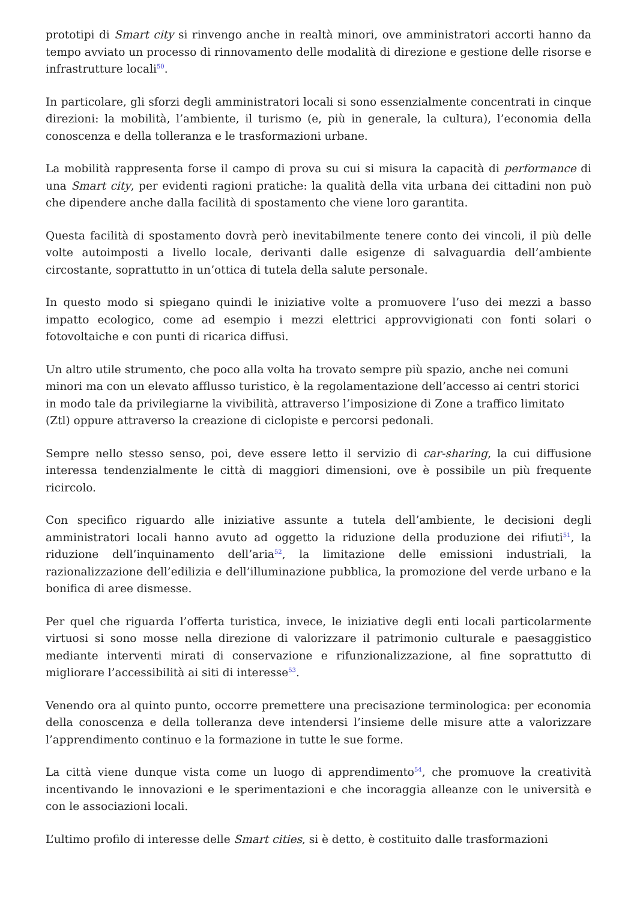prototipi di Smart city si rinvengo anche in realtà minori, ove amministratori accorti hanno da tempo avviato un processo di rinnovamento delle modalità di direzione e gestione delle risorse e infrastrutture locali<sup>50</sup>.
In particolare, gli sforzi degli amministratori locali si sono essenzialmente concentrati in cinque direzioni: la mobilità, l’ambiente, il turismo (e, più in generale, la cultura), l’economia della conoscenza e della tolleranza e le trasformazioni urbane.
La mobilità rappresenta forse il campo di prova su cui si misura la capacità di performance di una Smart city, per evidenti ragioni pratiche: la qualità della vita urbana dei cittadini non può che dipendere anche dalla facilità di spostamento che viene loro garantita.
Questa facilità di spostamento dovrà però inevitabilmente tenere conto dei vincoli, il più delle volte autoimposti a livello locale, derivanti dalle esigenze di salvaguardia dell’ambiente circostante, soprattutto in un’ottica di tutela della salute personale.
In questo modo si spiegano quindi le iniziative volte a promuovere l’uso dei mezzi a basso impatto ecologico, come ad esempio i mezzi elettrici approvvigionati con fonti solari o fotovoltaiche e con punti di ricarica diffusi.
Un altro utile strumento, che poco alla volta ha trovato sempre più spazio, anche nei comuni minori ma con un elevato afflusso turistico, è la regolamentazione dell’accesso ai centri storici in modo tale da privilegiarne la vivibilità, attraverso l’imposizione di Zone a traffico limitato (Ztl) oppure attraverso la creazione di ciclopiste e percorsi pedonali.
Sempre nello stesso senso, poi, deve essere letto il servizio di car-sharing, la cui diffusione interessa tendenzialmente le città di maggiori dimensioni, ove è possibile un più frequente ricircolo.
Con specifico riguardo alle iniziative assunte a tutela dell’ambiente, le decisioni degli amministratori locali hanno avuto ad oggetto la riduzione della produzione dei rifiuti<sup>51</sup>, la riduzione dell’inquinamento dell’aria<sup>52</sup>, la limitazione delle emissioni industriali, la razionalizzazione dell’edilizia e dell’illuminazione pubblica, la promozione del verde urbano e la bonifica di aree dismesse.
Per quel che riguarda l’offerta turistica, invece, le iniziative degli enti locali particolarmente virtuosi si sono mosse nella direzione di valorizzare il patrimonio culturale e paesaggistico mediante interventi mirati di conservazione e rifunzionalizzazione, al fine soprattutto di migliorare l’accessibilità ai siti di interesse<sup>53</sup>.
Venendo ora al quinto punto, occorre premettere una precisazione terminologica: per economia della conoscenza e della tolleranza deve intendersi l’insieme delle misure atte a valorizzare l’apprendimento continuo e la formazione in tutte le sue forme.
La città viene dunque vista come un luogo di apprendimento<sup>54</sup>, che promuove la creatività incentivando le innovazioni e le sperimentazioni e che incoraggia alleanze con le università e con le associazioni locali.
L’ultimo profilo di interesse delle Smart cities, si è detto, è costituito dalle trasformazioni